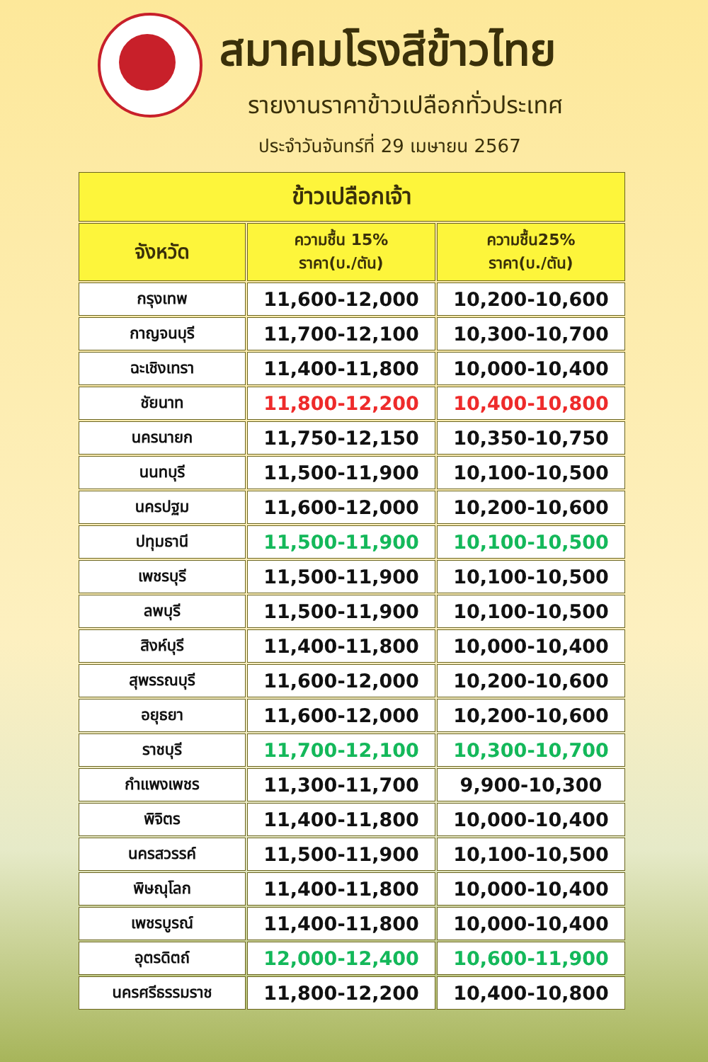สมาคมโรงสีข้าวไทย
รายงานราคาข้าวเปลือกทั่วประเทศ
ประจำวันจันทร์ที่ 29 เมษายน 2567
| ข้าวเปลือกเจ้า | | |
| --- | --- | --- |
| จังหวัด | ความชื้น 15% ราคา(บ./ตัน) | ความชื้น25% ราคา(บ./ตัน) |
| กรุงเทพ | 11,600-12,000 | 10,200-10,600 |
| กาญจนบุรี | 11,700-12,100 | 10,300-10,700 |
| ฉะเชิงเทรา | 11,400-11,800 | 10,000-10,400 |
| ชัยนาท | 11,800-12,200 | 10,400-10,800 |
| นครนายก | 11,750-12,150 | 10,350-10,750 |
| นนทบุรี | 11,500-11,900 | 10,100-10,500 |
| นครปฐม | 11,600-12,000 | 10,200-10,600 |
| ปทุมธานี | 11,500-11,900 | 10,100-10,500 |
| เพชรบุรี | 11,500-11,900 | 10,100-10,500 |
| ลพบุรี | 11,500-11,900 | 10,100-10,500 |
| สิงห์บุรี | 11,400-11,800 | 10,000-10,400 |
| สุพรรณบุรี | 11,600-12,000 | 10,200-10,600 |
| อยุธยา | 11,600-12,000 | 10,200-10,600 |
| ราชบุรี | 11,700-12,100 | 10,300-10,700 |
| กำแพงเพชร | 11,300-11,700 | 9,900-10,300 |
| พิจิตร | 11,400-11,800 | 10,000-10,400 |
| นครสวรรค์ | 11,500-11,900 | 10,100-10,500 |
| พิษณุโลก | 11,400-11,800 | 10,000-10,400 |
| เพชรบูรณ์ | 11,400-11,800 | 10,000-10,400 |
| อุตรดิตถ์ | 12,000-12,400 | 10,600-11,900 |
| นครศรีธรรมราช | 11,800-12,200 | 10,400-10,800 |